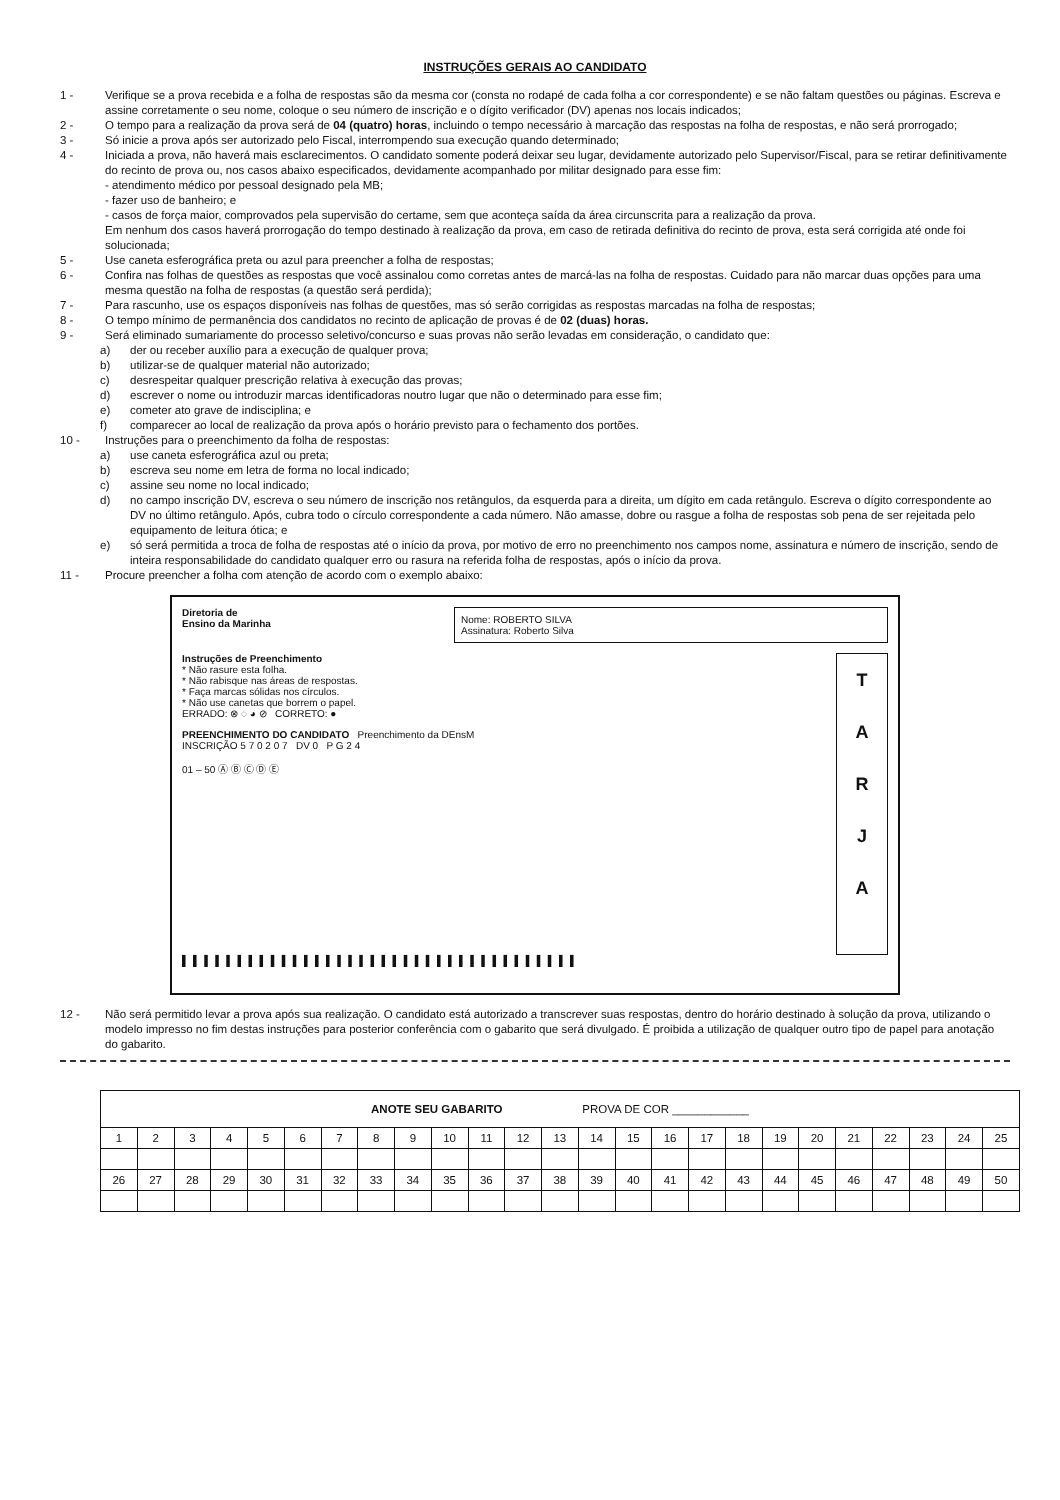INSTRUÇÕES GERAIS AO CANDIDATO
1 - Verifique se a prova recebida e a folha de respostas são da mesma cor (consta no rodapé de cada folha a cor correspondente) e se não faltam questões ou páginas. Escreva e assine corretamente o seu nome, coloque o seu número de inscrição e o dígito verificador (DV) apenas nos locais indicados;
2 - O tempo para a realização da prova será de 04 (quatro) horas, incluindo o tempo necessário à marcação das respostas na folha de respostas, e não será prorrogado;
3 - Só inicie a prova após ser autorizado pelo Fiscal, interrompendo sua execução quando determinado;
4 - Iniciada a prova, não haverá mais esclarecimentos. O candidato somente poderá deixar seu lugar, devidamente autorizado pelo Supervisor/Fiscal, para se retirar definitivamente do recinto de prova ou, nos casos abaixo especificados, devidamente acompanhado por militar designado para esse fim:
- atendimento médico por pessoal designado pela MB;
- fazer uso de banheiro; e
- casos de força maior, comprovados pela supervisão do certame, sem que aconteça saída da área circunscrita para a realização da prova.
Em nenhum dos casos haverá prorrogação do tempo destinado à realização da prova, em caso de retirada definitiva do recinto de prova, esta será corrigida até onde foi solucionada;
5 - Use caneta esferográfica preta ou azul para preencher a folha de respostas;
6 - Confira nas folhas de questões as respostas que você assinalou como corretas antes de marcá-las na folha de respostas. Cuidado para não marcar duas opções para uma mesma questão na folha de respostas (a questão será perdida);
7 - Para rascunho, use os espaços disponíveis nas folhas de questões, mas só serão corrigidas as respostas marcadas na folha de respostas;
8 - O tempo mínimo de permanência dos candidatos no recinto de aplicação de provas é de 02 (duas) horas.
9 - Será eliminado sumariamente do processo seletivo/concurso e suas provas não serão levadas em consideração, o candidato que:
a) der ou receber auxílio para a execução de qualquer prova;
b) utilizar-se de qualquer material não autorizado;
c) desrespeitar qualquer prescrição relativa à execução das provas;
d) escrever o nome ou introduzir marcas identificadoras noutro lugar que não o determinado para esse fim;
e) cometer ato grave de indisciplina; e
f) comparecer ao local de realização da prova após o horário previsto para o fechamento dos portões.
10 - Instruções para o preenchimento da folha de respostas:
a) use caneta esferográfica azul ou preta;
b) escreva seu nome em letra de forma no local indicado;
c) assine seu nome no local indicado;
d) no campo inscrição DV, escreva o seu número de inscrição nos retângulos, da esquerda para a direita, um dígito em cada retângulo. Escreva o dígito correspondente ao DV no último retângulo. Após, cubra todo o círculo correspondente a cada número. Não amasse, dobre ou rasgue a folha de respostas sob pena de ser rejeitada pelo equipamento de leitura ótica; e
e) só será permitida a troca de folha de respostas até o início da prova, por motivo de erro no preenchimento nos campos nome, assinatura e número de inscrição, sendo de inteira responsabilidade do candidato qualquer erro ou rasura na referida folha de respostas, após o início da prova.
11 - Procure preencher a folha com atenção de acordo com o exemplo abaixo:
Diretoria de
Ensino da Marinha
Nome: ROBERTO SILVA
Assinatura: Roberto Silva
T
A
R
J
A
Instruções de Preenchimento
* Não rasure esta folha.
* Não rabisque nas áreas de respostas.
* Faça marcas sólidas nos círculos.
* Não use canetas que borrem o papel.
ERRADO: ⊗ ◌ ◕ ⊘ CORRETO: ●
PREENCHIMENTO DO CANDIDATO Preenchimento da DEnsM
INSCRIÇÃO 5 7 0 2 0 7 DV 0 P G 2 4
01 – 50 Ⓐ Ⓑ Ⓒ Ⓓ Ⓔ
▌▌▌▌▌▌▌▌▌▌▌▌▌▌▌▌▌▌▌▌▌▌▌▌▌▌▌▌▌▌▌▌▌▌▌▌
12 - Não será permitido levar a prova após sua realização. O candidato está autorizado a transcrever suas respostas, dentro do horário destinado à solução da prova, utilizando o modelo impresso no fim destas instruções para posterior conferência com o gabarito que será divulgado. É proibida a utilização de qualquer outro tipo de papel para anotação do gabarito.
| ANOTE SEU GABARITO PROVA DE COR ____________ | | | | | | | | | | | | | | | | | | | | | | | | |
| --- | --- | --- | --- | --- | --- | --- | --- | --- | --- | --- | --- | --- | --- | --- | --- | --- | --- | --- | --- | --- | --- | --- | --- | --- |
| 1 | 2 | 3 | 4 | 5 | 6 | 7 | 8 | 9 | 10 | 11 | 12 | 13 | 14 | 15 | 16 | 17 | 18 | 19 | 20 | 21 | 22 | 23 | 24 | 25 |
| 26 | 27 | 28 | 29 | 30 | 31 | 32 | 33 | 34 | 35 | 36 | 37 | 38 | 39 | 40 | 41 | 42 | 43 | 44 | 45 | 46 | 47 | 48 | 49 | 50 |